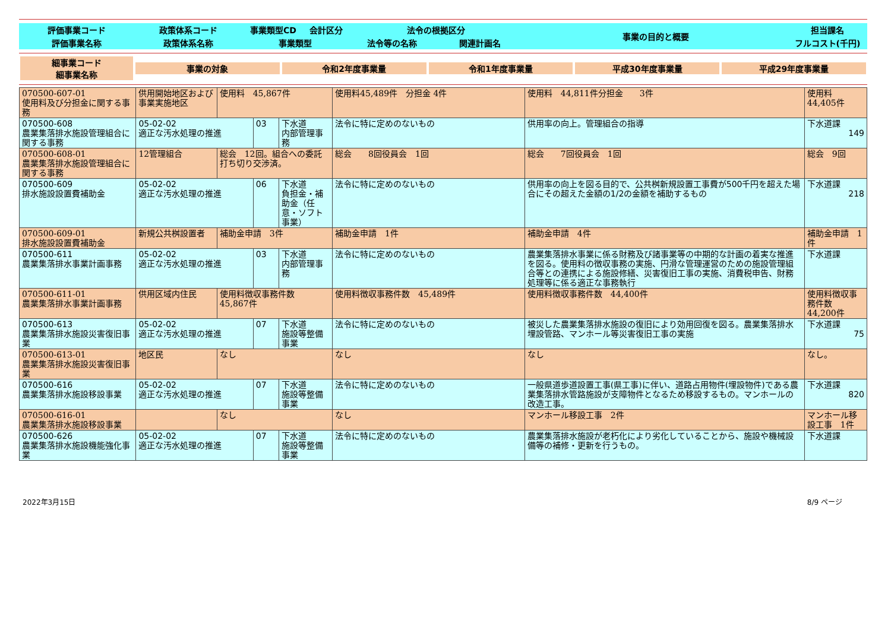| 評価事業コード | 政策体系コード | 事業類型CD | 会計区分 | 法令の根拠区分 | | 事業の目的と概要 | 担当課名 |
| 評価事業名称 | 政策体系名称 | 事業類型 | | 法令等の名称 | 関連計画名 | | フルコスト(千円) |
| 細事業コード 細事業名称 | 事業の対象 | 令和2年度事業量 | 令和1年度事業量 | 平成30年度事業量 | 平成29年度事業量 |
| 070500-607-01 使用料及び分担金に関する事務 | 供用開始地区および事業実施地区 | 使用料 45,867件 | | | 使用料45,489件 分担金 4件 | 使用料 44,811件分担金 3件 | 使用料 44,405件 |
| 070500-608 農業集落排水施設管理組合に関する事務 | 05-02-02 適正な汚水処理の推進 | | 03 | 下水道 内部管理事務 | 法令に特に定めのないもの | 供用率の向上。管理組合の指導 | 下水道課 149 |
| 070500-608-01 農業集落排水施設管理組合に関する事務 | 12管理組合 | 総会 12回。組合への委託打ち切り交渉済。 | | | 総会 8回役員会 1回 | 総会 7回役員会 1回 | 総会 9回 |
| 070500-609 排水施設設置費補助金 | 05-02-02 適正な汚水処理の推進 | | 06 | 下水道 負担金・補助金（任意・ソフト事業） | 法令に特に定めのないもの | 供用率の向上を図る目的で、公共桝新規設置工事費が500千円を超えた場合にその超えた金額の1/2の金額を補助するもの | 下水道課 218 |
| 070500-609-01 排水施設設置費補助金 | 新規公共桝設置者 | 補助金申請 3件 | | | 補助金申請 1件 | 補助金申請 4件 | 補助金申請 1件 |
| 070500-611 農業集落排水事業計画事務 | 05-02-02 適正な汚水処理の推進 | | 03 | 下水道 内部管理事務 | 法令に特に定めのないもの | 農業集落排水事業に係る財務及び諸事業等の中期的な計画の着実な推進を図る。使用料の徴収事務の実施、円滑な管理運営のための施設管理組合等との連携による施設修繕、災害復旧工事の実施、消費税申告、財務処理等に係る適正な事務執行 | 下水道課 |
| 070500-611-01 農業集落排水事業計画事務 | 供用区域内住民 | 使用料徴収事務件数 45,867件 | | | 使用料徴収事務件数 45,489件 | 使用料徴収事務件数 44,400件 | 使用料徴収事務件数 44,200件 |
| 070500-613 農業集落排水施設災害復旧事業 | 05-02-02 適正な汚水処理の推進 | | 07 | 下水道 施設等整備事業 | 法令に特に定めのないもの | 被災した農業集落排水施設の復旧により効用回復を図る。農業集落排水埋設管路、マンホール等災害復旧工事の実施 | 下水道課 75 |
| 070500-613-01 農業集落排水施設災害復旧事業 | 地区民 | なし | | | なし | なし | なし。 |
| 070500-616 農業集落排水施設移設事業 | 05-02-02 適正な汚水処理の推進 | | 07 | 下水道 施設等整備事業 | 法令に特に定めのないもの | 一般県道歩道設置工事(県工事)に伴い、道路占用物件(埋設物件)である農業集落排水管路施設が支障物件となるため移設するもの。マンホールの改造工事。 | 下水道課 820 |
| 070500-616-01 農業集落排水施設移設事業 | | なし | | | なし | マンホール移設工事 2件 | マンホール移設工事 1件 |
| 070500-626 農業集落排水施設機能強化事業 | 05-02-02 適正な汚水処理の推進 | | 07 | 下水道 施設等整備事業 | 法令に特に定めのないもの | 農業集落排水施設が老朽化により劣化していることから、施設や機械設備等の補修・更新を行うもの。 | 下水道課 |
2022年3月15日 8/9 ページ